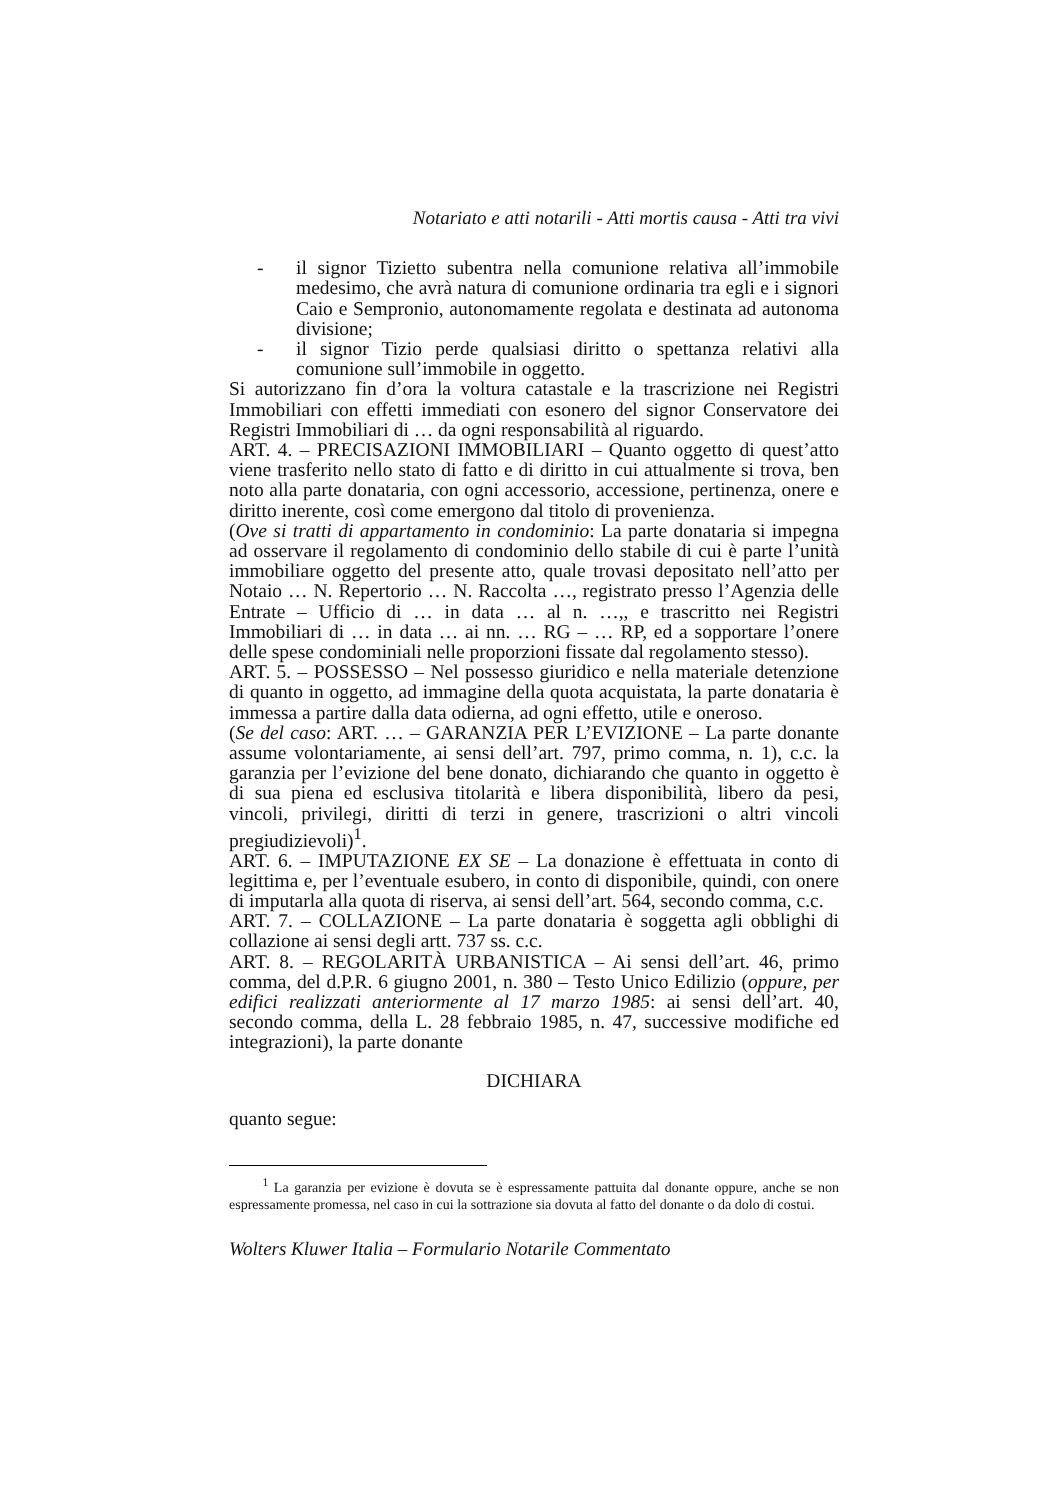Notariato e atti notarili - Atti mortis causa - Atti tra vivi
- il signor Tizietto subentra nella comunione relativa all’immobile medesimo, che avrà natura di comunione ordinaria tra egli e i signori Caio e Sempronio, autonomamente regolata e destinata ad autonoma divisione;
- il signor Tizio perde qualsiasi diritto o spettanza relativi alla comunione sull’immobile in oggetto.
Si autorizzano fin d’ora la voltura catastale e la trascrizione nei Registri Immobiliari con effetti immediati con esonero del signor Conservatore dei Registri Immobiliari di … da ogni responsabilità al riguardo.
ART. 4. – PRECISAZIONI IMMOBILIARI – Quanto oggetto di quest’atto viene trasferito nello stato di fatto e di diritto in cui attualmente si trova, ben noto alla parte donataria, con ogni accessorio, accessione, pertinenza, onere e diritto inerente, così come emergono dal titolo di provenienza.
(Ove si tratti di appartamento in condominio: La parte donataria si impegna ad osservare il regolamento di condominio dello stabile di cui è parte l’unità immobiliare oggetto del presente atto, quale trovasi depositato nell’atto per Notaio … N. Repertorio … N. Raccolta …, registrato presso l’Agenzia delle Entrate – Ufficio di … in data … al n. …,, e trascritto nei Registri Immobiliari di … in data … ai nn. … RG – … RP, ed a sopportare l’onere delle spese condominiali nelle proporzioni fissate dal regolamento stesso).
ART. 5. – POSSESSO – Nel possesso giuridico e nella materiale detenzione di quanto in oggetto, ad immagine della quota acquistata, la parte donataria è immessa a partire dalla data odierna, ad ogni effetto, utile e oneroso.
(Se del caso: ART. … – GARANZIA PER L’EVIZIONE – La parte donante assume volontariamente, ai sensi dell’art. 797, primo comma, n. 1), c.c. la garanzia per l’evizione del bene donato, dichiarando che quanto in oggetto è di sua piena ed esclusiva titolarità e libera disponibilità, libero da pesi, vincoli, privilegi, diritti di terzi in genere, trascrizioni o altri vincoli pregiudizievoli)<sup>1</sup>.
ART. 6. – IMPUTAZIONE EX SE – La donazione è effettuata in conto di legittima e, per l’eventuale esubero, in conto di disponibile, quindi, con onere di imputarla alla quota di riserva, ai sensi dell’art. 564, secondo comma, c.c.
ART. 7. – COLLAZIONE – La parte donataria è soggetta agli obblighi di collazione ai sensi degli artt. 737 ss. c.c.
ART. 8. – REGOLARITÀ URBANISTICA – Ai sensi dell’art. 46, primo comma, del d.P.R. 6 giugno 2001, n. 380 – Testo Unico Edilizio (oppure, per edifici realizzati anteriormente al 17 marzo 1985: ai sensi dell’art. 40, secondo comma, della L. 28 febbraio 1985, n. 47, successive modifiche ed integrazioni), la parte donante
DICHIARA
quanto segue:
<sup>1</sup> La garanzia per evizione è dovuta se è espressamente pattuita dal donante oppure, anche se non espressamente promessa, nel caso in cui la sottrazione sia dovuta al fatto del donante o da dolo di costui.
Wolters Kluwer Italia – Formulario Notarile Commentato